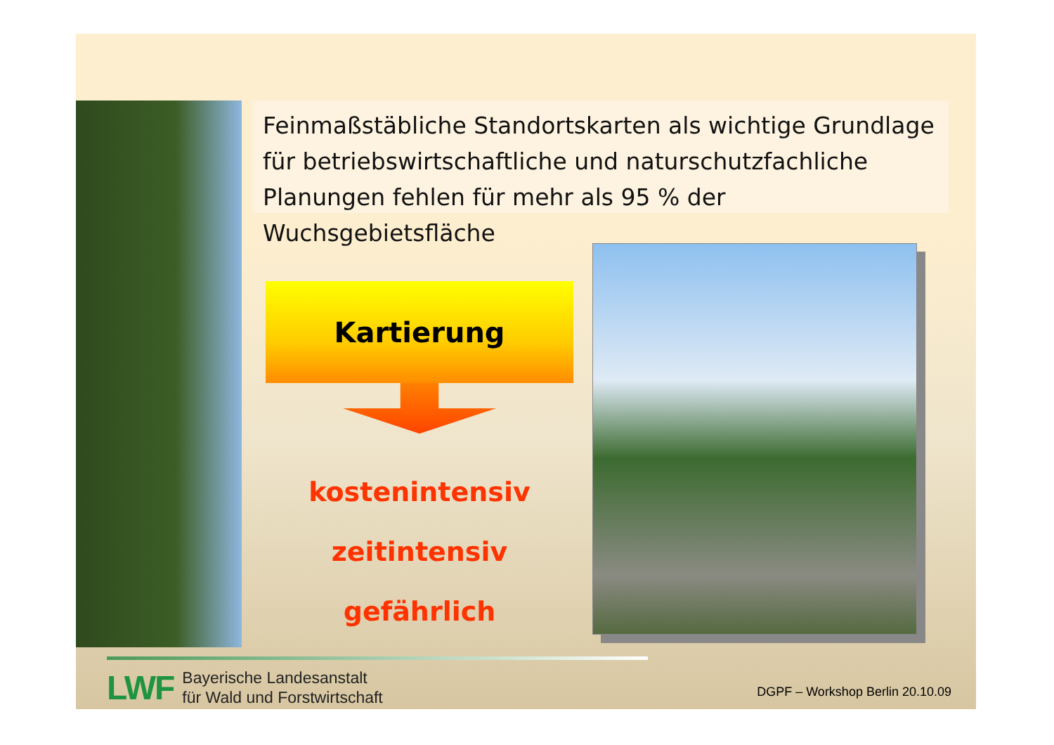Feinmaßstäbliche Standortskarten als wichtige Grundlage für betriebswirtschaftliche und naturschutzfachliche Planungen fehlen für mehr als 95 % der Wuchsgebietsfläche
Kartierung
kostenintensiv
zeitintensiv
gefährlich
LWF
Bayerische Landesanstalt
für Wald und Forstwirtschaft
DGPF – Workshop Berlin 20.10.09